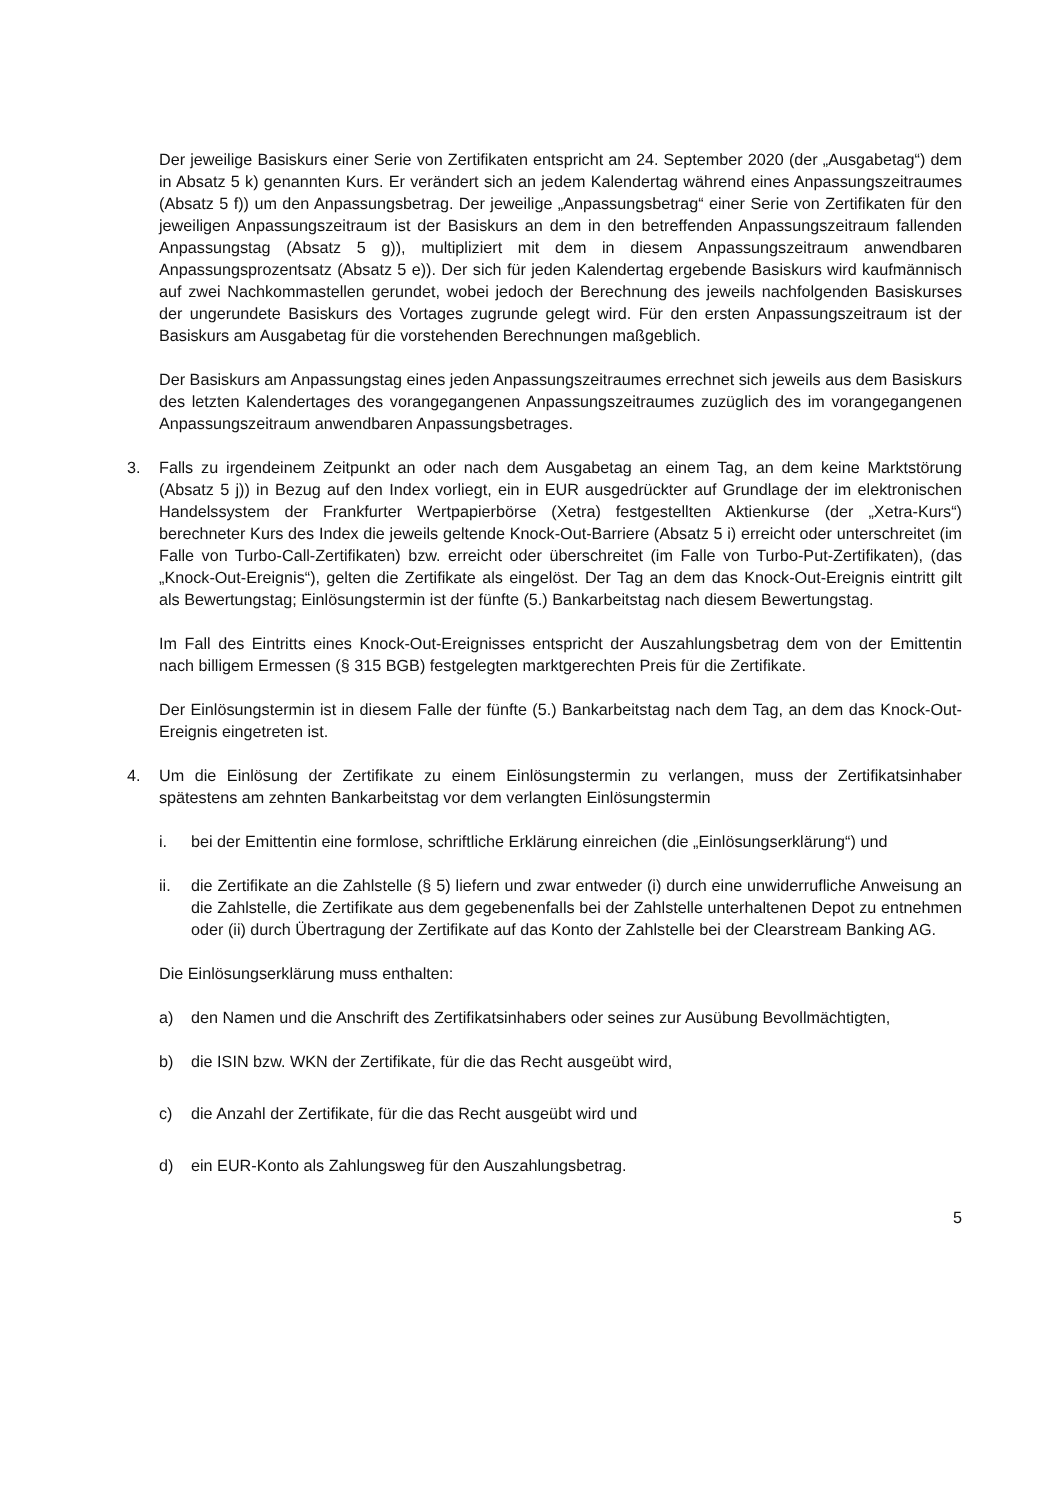Der jeweilige Basiskurs einer Serie von Zertifikaten entspricht am 24. September 2020 (der „Ausgabetag“) dem in Absatz 5 k) genannten Kurs. Er verändert sich an jedem Kalendertag während eines Anpassungszeitraumes (Absatz 5 f)) um den Anpassungsbetrag. Der jeweilige „Anpassungsbetrag“ einer Serie von Zertifikaten für den jeweiligen Anpassungszeitraum ist der Basiskurs an dem in den betreffenden Anpassungszeitraum fallenden Anpassungstag (Absatz 5 g)), multipliziert mit dem in diesem Anpassungszeitraum anwendbaren Anpassungsprozentsatz (Absatz 5 e)). Der sich für jeden Kalendertag ergebende Basiskurs wird kaufmännisch auf zwei Nachkommastellen gerundet, wobei jedoch der Berechnung des jeweils nachfolgenden Basiskurses der ungerundete Basiskurs des Vortages zugrunde gelegt wird. Für den ersten Anpassungszeitraum ist der Basiskurs am Ausgabetag für die vorstehenden Berechnungen maßgeblich.
Der Basiskurs am Anpassungstag eines jeden Anpassungszeitraumes errechnet sich jeweils aus dem Basiskurs des letzten Kalendertages des vorangegangenen Anpassungszeitraumes zuzüglich des im vorangegangenen Anpassungszeitraum anwendbaren Anpassungsbetrages.
3. Falls zu irgendeinem Zeitpunkt an oder nach dem Ausgabetag an einem Tag, an dem keine Marktstörung (Absatz 5 j)) in Bezug auf den Index vorliegt, ein in EUR ausgedrückter auf Grundlage der im elektronischen Handelssystem der Frankfurter Wertpapierbörse (Xetra) festgestellten Aktienkurse (der „Xetra-Kurs“) berechneter Kurs des Index die jeweils geltende Knock-Out-Barriere (Absatz 5 i) erreicht oder unterschreitet (im Falle von Turbo-Call-Zertifikaten) bzw. erreicht oder überschreitet (im Falle von Turbo-Put-Zertifikaten), (das „Knock-Out-Ereignis“), gelten die Zertifikate als eingelöst. Der Tag an dem das Knock-Out-Ereignis eintritt gilt als Bewertungstag; Einlösungstermin ist der fünfte (5.) Bankarbeitstag nach diesem Bewertungstag.
Im Fall des Eintritts eines Knock-Out-Ereignisses entspricht der Auszahlungsbetrag dem von der Emittentin nach billigem Ermessen (§ 315 BGB) festgelegten marktgerechten Preis für die Zertifikate.
Der Einlösungstermin ist in diesem Falle der fünfte (5.) Bankarbeitstag nach dem Tag, an dem das Knock-Out-Ereignis eingetreten ist.
4. Um die Einlösung der Zertifikate zu einem Einlösungstermin zu verlangen, muss der Zertifikatsinhaber spätestens am zehnten Bankarbeitstag vor dem verlangten Einlösungstermin
i. bei der Emittentin eine formlose, schriftliche Erklärung einreichen (die „Einlösungserklärung“) und
ii. die Zertifikate an die Zahlstelle (§ 5) liefern und zwar entweder (i) durch eine unwiderrufliche Anweisung an die Zahlstelle, die Zertifikate aus dem gegebenenfalls bei der Zahlstelle unterhaltenen Depot zu entnehmen oder (ii) durch Übertragung der Zertifikate auf das Konto der Zahlstelle bei der Clearstream Banking AG.
Die Einlösungserklärung muss enthalten:
a) den Namen und die Anschrift des Zertifikatsinhabers oder seines zur Ausübung Bevollmächtigten,
b) die ISIN bzw. WKN der Zertifikate, für die das Recht ausgeübt wird,
c) die Anzahl der Zertifikate, für die das Recht ausgeübt wird und
d) ein EUR-Konto als Zahlungsweg für den Auszahlungsbetrag.
5